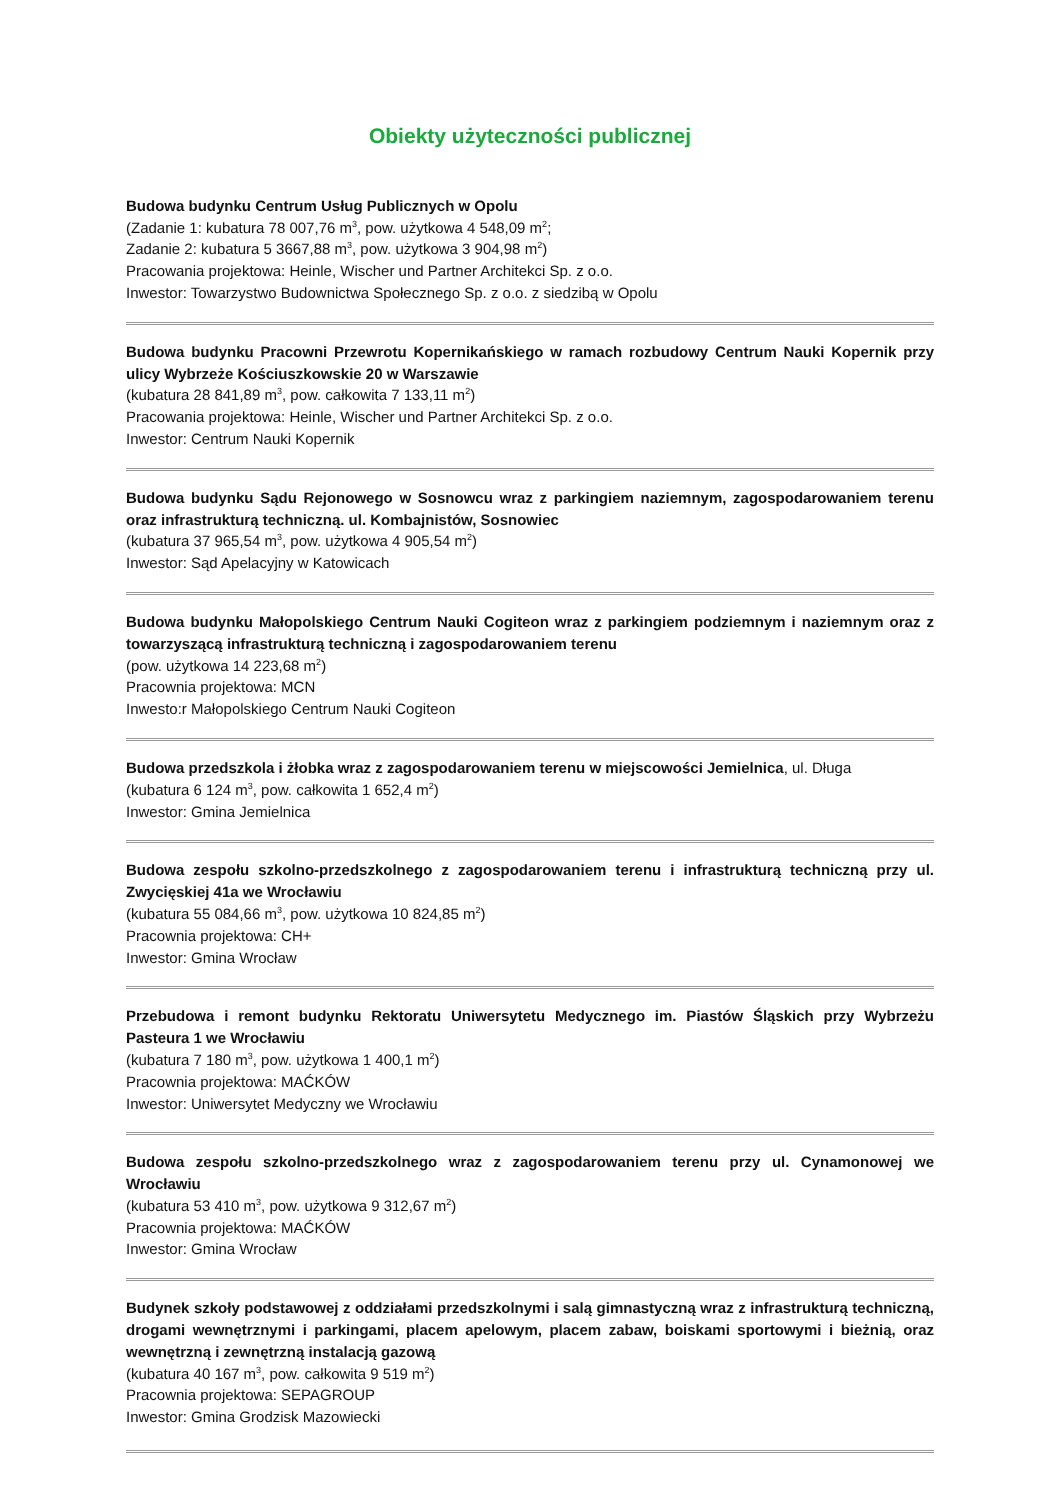Obiekty użyteczności publicznej
Budowa budynku Centrum Usług Publicznych w Opolu
(Zadanie 1: kubatura 78 007,76 m<sup>3</sup>, pow. użytkowa 4 548,09 m<sup>2</sup>;
Zadanie 2: kubatura 5 3667,88 m<sup>3</sup>, pow. użytkowa 3 904,98 m<sup>2</sup>)
Pracowania projektowa: Heinle, Wischer und Partner Architekci Sp. z o.o.
Inwestor: Towarzystwo Budownictwa Społecznego Sp. z o.o. z siedzibą w Opolu
Budowa budynku Pracowni Przewrotu Kopernikańskiego w ramach rozbudowy Centrum Nauki Kopernik przy ulicy Wybrzeże Kościuszkowskie 20 w Warszawie
(kubatura 28 841,89 m<sup>3</sup>, pow. całkowita 7 133,11 m<sup>2</sup>)
Pracowania projektowa: Heinle, Wischer und Partner Architekci Sp. z o.o.
Inwestor: Centrum Nauki Kopernik
Budowa budynku Sądu Rejonowego w Sosnowcu wraz z parkingiem naziemnym, zagospodarowaniem terenu oraz infrastrukturą techniczną. ul. Kombajnistów, Sosnowiec
(kubatura 37 965,54 m<sup>3</sup>, pow. użytkowa 4 905,54 m<sup>2</sup>)
Inwestor: Sąd Apelacyjny w Katowicach
Budowa budynku Małopolskiego Centrum Nauki Cogiteon wraz z parkingiem podziemnym i naziemnym oraz z towarzyszącą infrastrukturą techniczną i zagospodarowaniem terenu
(pow. użytkowa 14 223,68 m<sup>2</sup>)
Pracownia projektowa: MCN
Inwesto:r Małopolskiego Centrum Nauki Cogiteon
Budowa przedszkola i żłobka wraz z zagospodarowaniem terenu w miejscowości Jemielnica, ul. Długa
(kubatura 6 124 m<sup>3</sup>, pow. całkowita 1 652,4 m<sup>2</sup>)
Inwestor: Gmina Jemielnica
Budowa zespołu szkolno-przedszkolnego z zagospodarowaniem terenu i infrastrukturą techniczną przy ul. Zwycięskiej 41a we Wrocławiu
(kubatura 55 084,66 m<sup>3</sup>, pow. użytkowa 10 824,85 m<sup>2</sup>)
Pracownia projektowa: CH+
Inwestor: Gmina Wrocław
Przebudowa i remont budynku Rektoratu Uniwersytetu Medycznego im. Piastów Śląskich przy Wybrzeżu Pasteura 1 we Wrocławiu
(kubatura 7 180 m<sup>3</sup>, pow. użytkowa 1 400,1 m<sup>2</sup>)
Pracownia projektowa: MAĆKÓW
Inwestor: Uniwersytet Medyczny we Wrocławiu
Budowa zespołu szkolno-przedszkolnego wraz z zagospodarowaniem terenu przy ul. Cynamonowej we Wrocławiu
(kubatura 53 410 m<sup>3</sup>, pow. użytkowa 9 312,67 m<sup>2</sup>)
Pracownia projektowa: MAĆKÓW
Inwestor: Gmina Wrocław
Budynek szkoły podstawowej z oddziałami przedszkolnymi i salą gimnastyczną wraz z infrastrukturą techniczną, drogami wewnętrznymi i parkingami, placem apelowym, placem zabaw, boiskami sportowymi i bieżnią, oraz wewnętrzną i zewnętrzną instalacją gazową
(kubatura 40 167 m<sup>3</sup>, pow. całkowita 9 519 m<sup>2</sup>)
Pracownia projektowa: SEPAGROUP
Inwestor: Gmina Grodzisk Mazowiecki